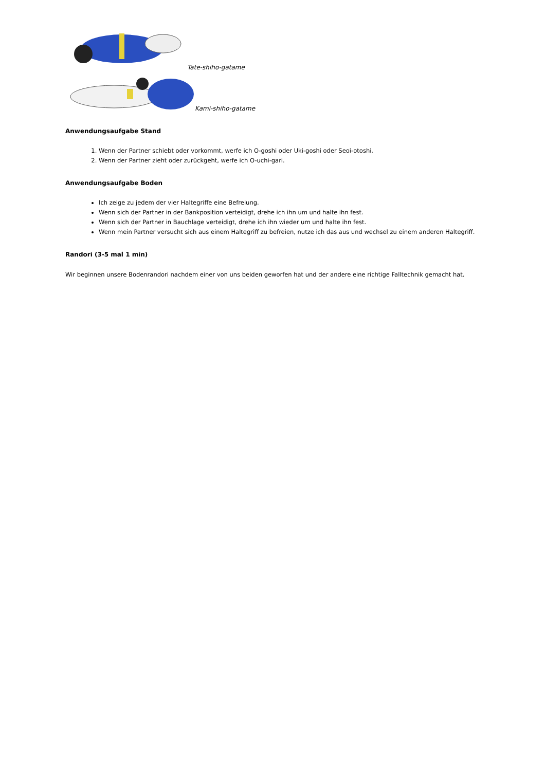Tate-shiho-gatame
Kami-shiho-gatame
Anwendungsaufgabe Stand
1. Wenn der Partner schiebt oder vorkommt, werfe ich O-goshi oder Uki-goshi oder Seoi-otoshi.
2. Wenn der Partner zieht oder zurückgeht, werfe ich O-uchi-gari.
Anwendungsaufgabe Boden
Ich zeige zu jedem der vier Haltegriffe eine Befreiung.
Wenn sich der Partner in der Bankposition verteidigt, drehe ich ihn um und halte ihn fest.
Wenn sich der Partner in Bauchlage verteidigt, drehe ich ihn wieder um und halte ihn fest.
Wenn mein Partner versucht sich aus einem Haltegriff zu befreien, nutze ich das aus und wechsel zu einem anderen Haltegriff.
Randori (3-5 mal 1 min)
Wir beginnen unsere Bodenrandori nachdem einer von uns beiden geworfen hat und der andere eine richtige Falltechnik gemacht hat.